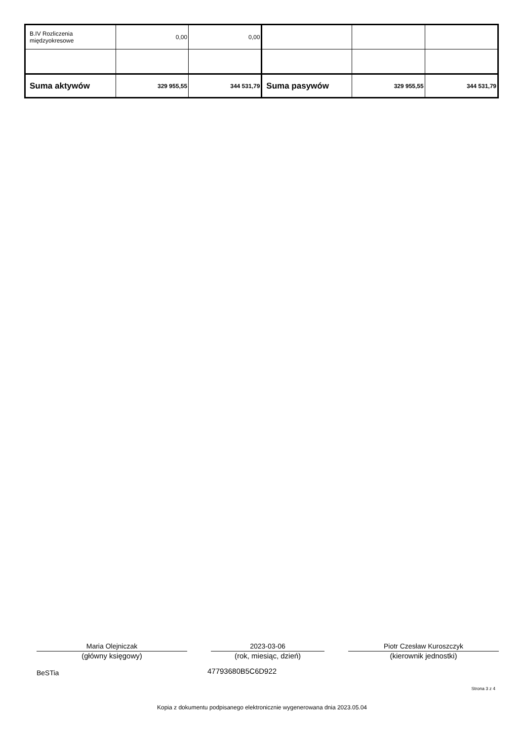| B.IV Rozliczenia międzyokresowe | 0,00 | 0,00 | | | |
| Suma aktywów | 329 955,55 | 344 531,79 | Suma pasywów | 329 955,55 | 344 531,79 |
Maria Olejniczak
(główny księgowy)
2023-03-06
(rok, miesiąc, dzień)
Piotr Czesław Kuroszczyk
(kierownik jednostki)
BeSTia 47793680B5C6D922
Strona 3 z 4
Kopia z dokumentu podpisanego elektronicznie wygenerowana dnia 2023.05.04